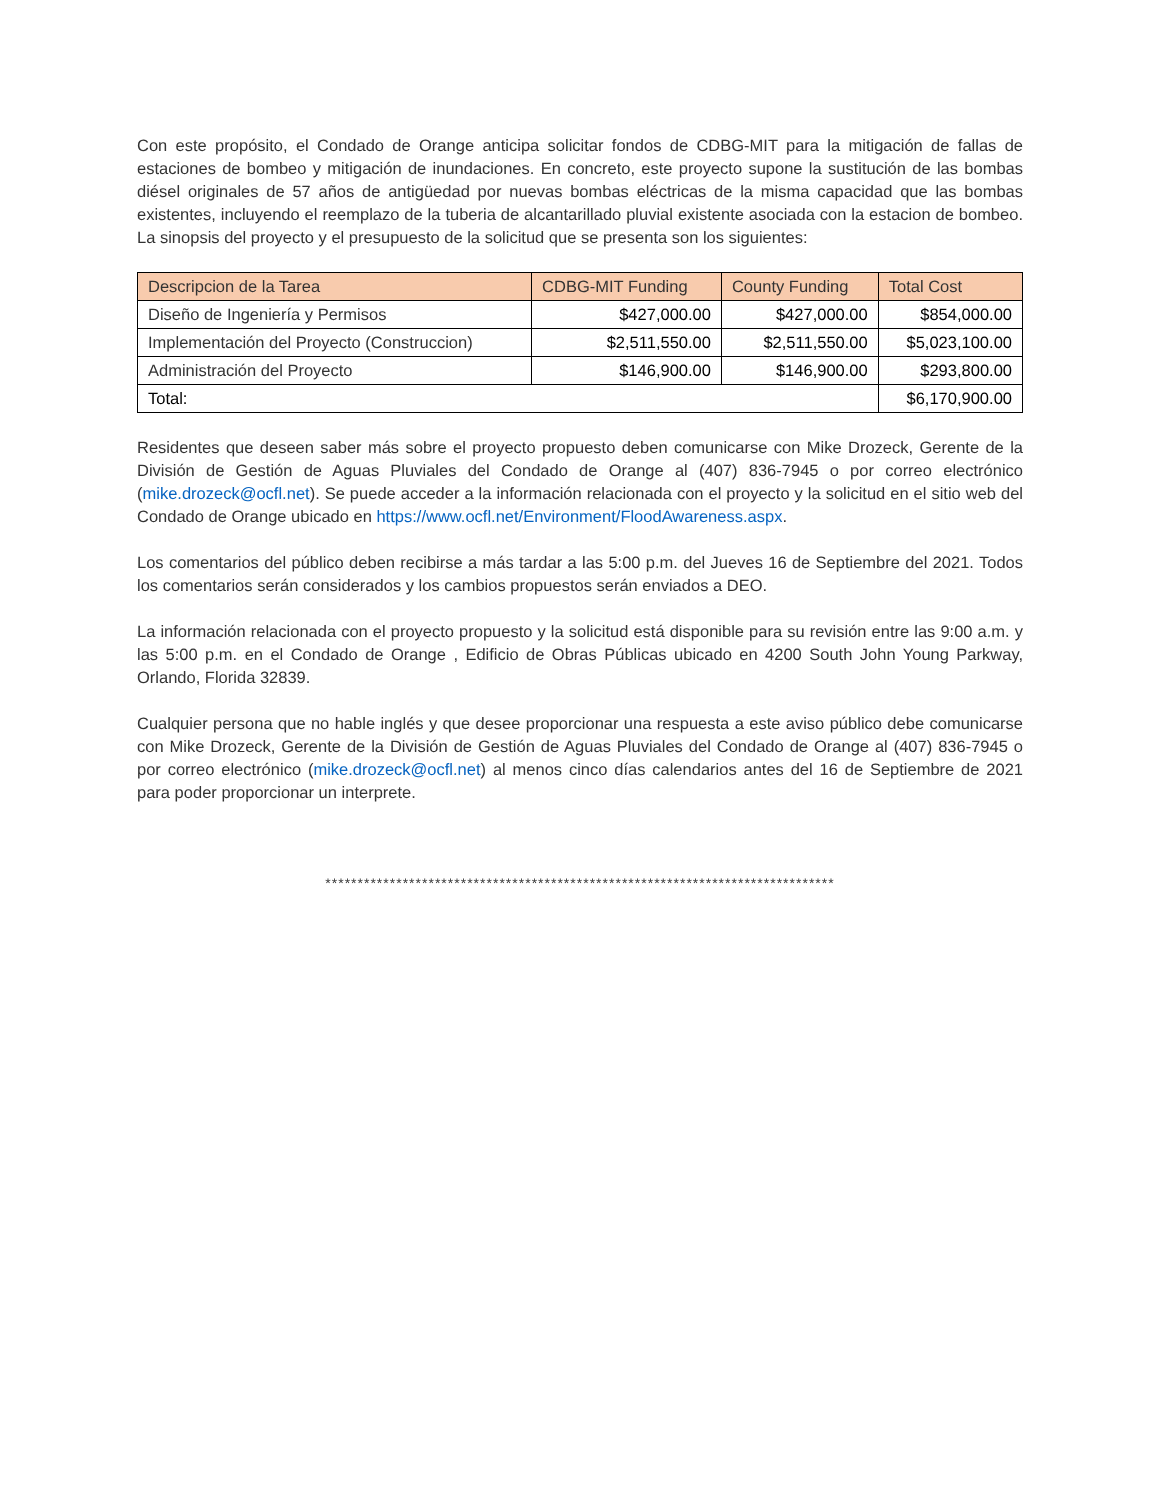Con este propósito, el Condado de Orange anticipa solicitar fondos de CDBG-MIT para la mitigación de fallas de estaciones de bombeo y mitigación de inundaciones. En concreto, este proyecto supone la sustitución de las bombas diésel originales de 57 años de antigüedad por nuevas bombas eléctricas de la misma capacidad que las bombas existentes, incluyendo el reemplazo de la tuberia de alcantarillado pluvial existente asociada con la estacion de bombeo. La sinopsis del proyecto y el presupuesto de la solicitud que se presenta son los siguientes:
| Descripcion de la Tarea | CDBG-MIT Funding | County Funding | Total Cost |
| --- | --- | --- | --- |
| Diseño de Ingeniería y Permisos | $427,000.00 | $427,000.00 | $854,000.00 |
| Implementación del Proyecto (Construccion) | $2,511,550.00 | $2,511,550.00 | $5,023,100.00 |
| Administración del Proyecto | $146,900.00 | $146,900.00 | $293,800.00 |
| Total: | | | $6,170,900.00 |
Residentes que deseen saber más sobre el proyecto propuesto deben comunicarse con Mike Drozeck, Gerente de la División de Gestión de Aguas Pluviales del Condado de Orange al (407) 836-7945 o por correo electrónico (mike.drozeck@ocfl.net). Se puede acceder a la información relacionada con el proyecto y la solicitud en el sitio web del Condado de Orange ubicado en https://www.ocfl.net/Environment/FloodAwareness.aspx.
Los comentarios del público deben recibirse a más tardar a las 5:00 p.m. del Jueves 16 de Septiembre del 2021. Todos los comentarios serán considerados y los cambios propuestos serán enviados a DEO.
La información relacionada con el proyecto propuesto y la solicitud está disponible para su revisión entre las 9:00 a.m. y las 5:00 p.m. en el Condado de Orange , Edificio de Obras Públicas ubicado en 4200 South John Young Parkway, Orlando, Florida 32839.
Cualquier persona que no hable inglés y que desee proporcionar una respuesta a este aviso público debe comunicarse con Mike Drozeck, Gerente de la División de Gestión de Aguas Pluviales del Condado de Orange al (407) 836-7945 o por correo electrónico (mike.drozeck@ocfl.net) al menos cinco días calendarios antes del 16 de Septiembre de 2021 para poder proporcionar un interprete.
*******************************************************************************